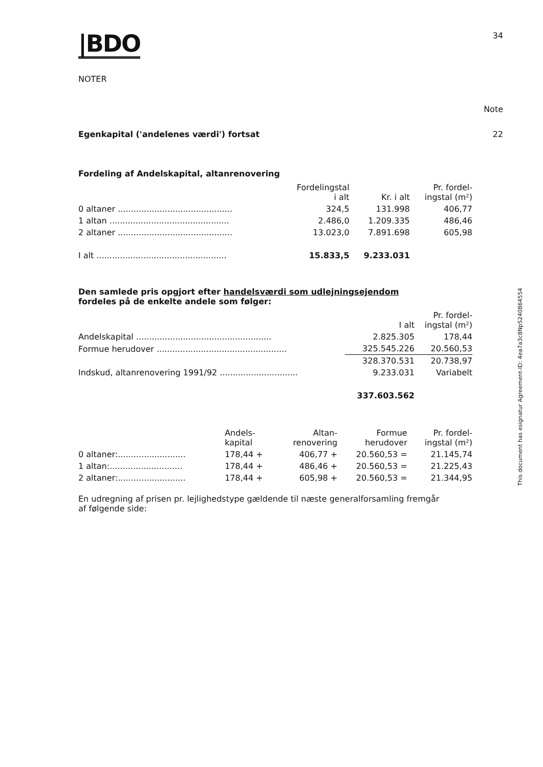|BDO 34
NOTER
Note
22 Egenkapital ('andelenes værdi') fortsat
Fordeling af Andelskapital, altanrenovering
| | Fordelingstal i alt | Kr. i alt | Pr. fordel- ingstal (m²) |
| 0 altaner ............................................ | 324,5 | 131.998 | 406,77 |
| 1 altan .............................................. | 2.486,0 | 1.209.335 | 486,46 |
| 2 altaner ............................................ | 13.023,0 | 7.891.698 | 605,98 |
| I alt .................................................. | 15.833,5 | 9.233.031 | |
Den samlede pris opgjort efter handelsværdi som udlejningsejendom fordeles på de enkelte andele som følger:
| | I alt | Pr. fordel- ingstal (m²) |
| Andelskapital .................................................... | 2.825.305 | 178,44 |
| Formue herudover .................................................. | 325.545.226 | 20.560,53 |
| | 328.370.531 | 20.738,97 |
| Indskud, altanrenovering 1991/92 .............................. | 9.233.031 | Variabelt |
| | 337.603.562 | |
| | Andels- kapital | Altan- renovering | Formue herudover | Pr. fordel- ingstal (m²) |
| 0 altaner:.......................... | 178,44 + | 406,77 + | 20.560,53 = | 21.145,74 |
| 1 altan:............................ | 178,44 + | 486,46 + | 20.560,53 = | 21.225,43 |
| 2 altaner:.......................... | 178,44 + | 605,98 + | 20.560,53 = | 21.344,95 |
En udregning af prisen pr. lejlighedstype gældende til næste generalforsamling fremgår af følgende side:
This document has esignatur Agreement-ID: 4ea7a3c8NpS240864554